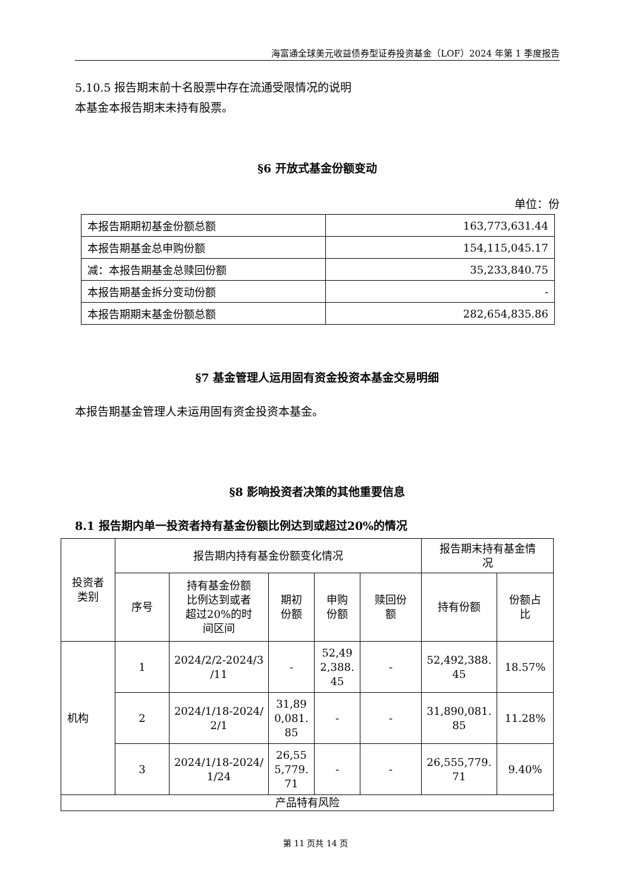海富通全球美元收益债券型证券投资基金（LOF）2024 年第 1 季度报告
5.10.5 报告期末前十名股票中存在流通受限情况的说明
本基金本报告期末未持有股票。
§6 开放式基金份额变动
单位：份
| 本报告期期初基金份额总额 | 163,773,631.44 |
| 本报告期基金总申购份额 | 154,115,045.17 |
| 减：本报告期基金总赎回份额 | 35,233,840.75 |
| 本报告期基金拆分变动份额 | - |
| 本报告期期末基金份额总额 | 282,654,835.86 |
§7 基金管理人运用固有资金投资本基金交易明细
本报告期基金管理人未运用固有资金投资本基金。
§8 影响投资者决策的其他重要信息
8.1 报告期内单一投资者持有基金份额比例达到或超过20%的情况
| 投资者 类别 | 报告期内持有基金份额变化情况 | | | | | 报告期末持有基金情 况 | |
| --- | --- | --- | --- | --- | --- | --- | --- |
| | 序号 | 持有基金份额 比例达到或者 超过20%的时 间区间 | 期初 份额 | 申购 份额 | 赎回份 额 | 持有份额 | 份额占 比 |
| 机构 | 1 | 2024/2/2-2024/3 /11 | - | 52,49 2,388. 45 | - | 52,492,388. 45 | 18.57% |
| | 2 | 2024/1/18-2024/ 2/1 | 31,89 0,081. 85 | - | - | 31,890,081. 85 | 11.28% |
| | 3 | 2024/1/18-2024/ 1/24 | 26,55 5,779. 71 | - | - | 26,555,779. 71 | 9.40% |
| 产品特有风险 | | | | | | | |
第 11 页共 14 页